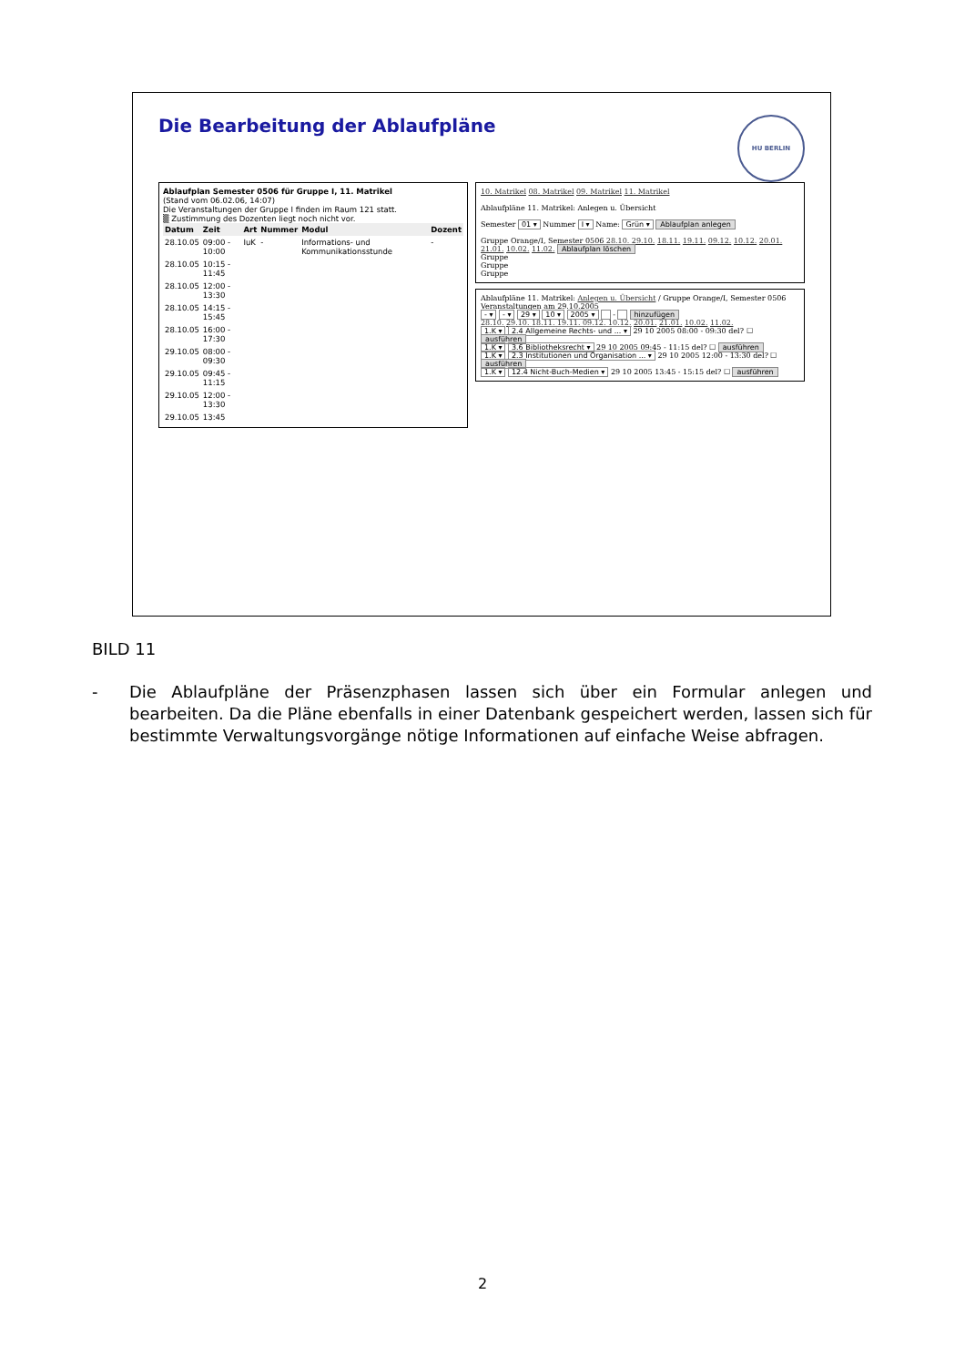Die Bearbeitung der Ablaufpläne HU BERLIN
Ablaufplan Semester 0506 für Gruppe I, 11. Matrikel
(Stand vom 06.02.06, 14:07)
Die Veranstaltungen der Gruppe I finden im Raum 121 statt.
▒ Zustimmung des Dozenten liegt noch nicht vor.
| Datum | Zeit | Art | Nummer | Modul | Dozent |
| --- | --- | --- | --- | --- | --- |
| 28.10.05 | 09:00 - 10:00 | IuK | - | Informations- und Kommunikationsstunde | - |
| 28.10.05 | 10:15 - 11:45 | | | | |
| 28.10.05 | 12:00 - 13:30 | | | | |
| 28.10.05 | 14:15 - 15:45 | | | | |
| 28.10.05 | 16:00 - 17:30 | | | | |
| 29.10.05 | 08:00 - 09:30 | | | | |
| 29.10.05 | 09:45 - 11:15 | | | | |
| 29.10.05 | 12:00 - 13:30 | | | | |
| 29.10.05 | 13:45 | | | | |
10. Matrikel 08. Matrikel 09. Matrikel 11. Matrikel
Ablaufpläne 11. Matrikel: Anlegen u. Übersicht
Semester 01 ▾ Nummer I ▾ Name: Grün ▾ Ablaufplan anlegen
Gruppe Orange/I, Semester 0506 28.10. 29.10. 18.11. 19.11. 09.12. 10.12. 20.01. 21.01. 10.02. 11.02. Ablaufplan löschen
Gruppe
Gruppe
Gruppe
Ablaufpläne 11. Matrikel: Anlegen u. Übersicht / Gruppe Orange/I, Semester 0506
Veranstaltungen am 29.10.2005
- ▾ - ▾ 29 ▾ 10 ▾ 2005 ▾ - hinzufügen
28.10. 29.10. 18.11. 19.11. 09.12. 10.12. 20.01. 21.01. 10.02. 11.02.
1.K ▾ 2.4 Allgemeine Rechts- und ... ▾ 29 10 2005 08:00 - 09:30 del? ☐ ausführen
1.K ▾ 3.6 Bibliotheksrecht ▾ 29 10 2005 09:45 - 11:15 del? ☐ ausführen
1.K ▾ 2.3 Institutionen und Organisation ... ▾ 29 10 2005 12:00 - 13:30 del? ☐ ausführen
1.K ▾ 12.4 Nicht-Buch-Medien ▾ 29 10 2005 13:45 - 15:15 del? ☐ ausführen
BILD 11
- Die Ablaufpläne der Präsenzphasen lassen sich über ein Formular anlegen und bearbeiten. Da die Pläne ebenfalls in einer Datenbank gespeichert werden, lassen sich für bestimmte Verwaltungsvorgänge nötige Informationen auf einfache Weise abfragen.
2